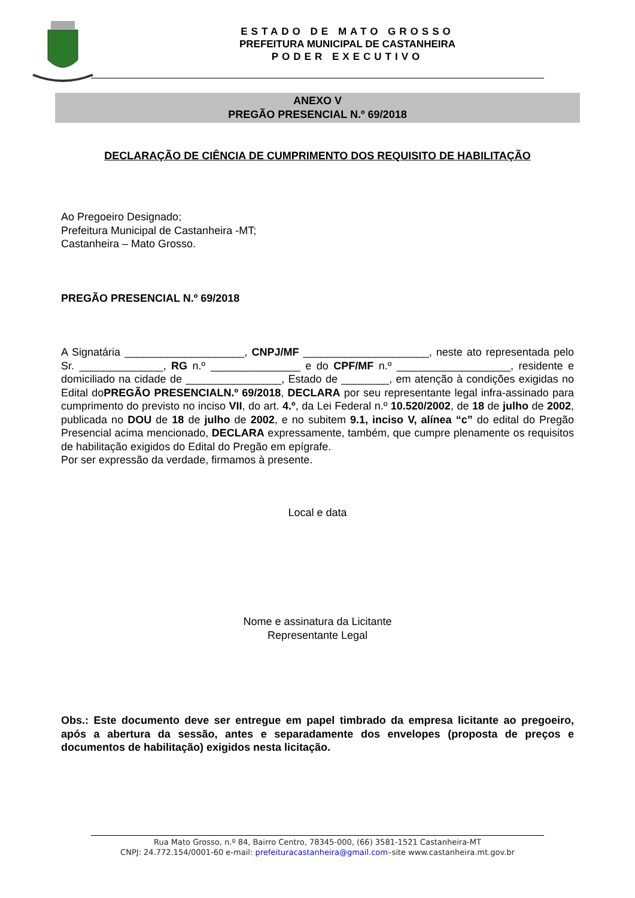ESTADO DE MATO GROSSO
PREFEITURA MUNICIPAL DE CASTANHEIRA
PODER EXECUTIVO
ANEXO V
PREGÃO PRESENCIAL N.º 69/2018
DECLARAÇÃO DE CIÊNCIA DE CUMPRIMENTO DOS REQUISITO DE HABILITAÇÃO
Ao Pregoeiro Designado;
Prefeitura Municipal de Castanheira -MT;
Castanheira – Mato Grosso.
PREGÃO PRESENCIAL N.º 69/2018
A Signatária ____________________, CNPJ/MF _____________________, neste ato representada pelo Sr. ______________, RG n.º _______________ e do CPF/MF n.º ___________________, residente e domiciliado na cidade de ________________, Estado de ________, em atenção à condições exigidas no Edital doPREGÃO PRESENCIALN.º 69/2018, DECLARA por seu representante legal infra-assinado para cumprimento do previsto no inciso VII, do art. 4.º, da Lei Federal n.º 10.520/2002, de 18 de julho de 2002, publicada no DOU de 18 de julho de 2002, e no subitem 9.1, inciso V, alínea “c” do edital do Pregão Presencial acima mencionado, DECLARA expressamente, também, que cumpre plenamente os requisitos de habilitação exigidos do Edital do Pregão em epígrafe.
Por ser expressão da verdade, firmamos à presente.
Local e data
Nome e assinatura da Licitante
Representante Legal
Obs.: Este documento deve ser entregue em papel timbrado da empresa licitante ao pregoeiro, após a abertura da sessão, antes e separadamente dos envelopes (proposta de preços e documentos de habilitação) exigidos nesta licitação.
Rua Mato Grosso, n.º 84, Bairro Centro, 78345-000, (66) 3581-1521 Castanheira-MT
CNPJ: 24.772.154/0001-60 e-mail: prefeituracastanheira@gmail.com–site www.castanheira.mt.gov.br